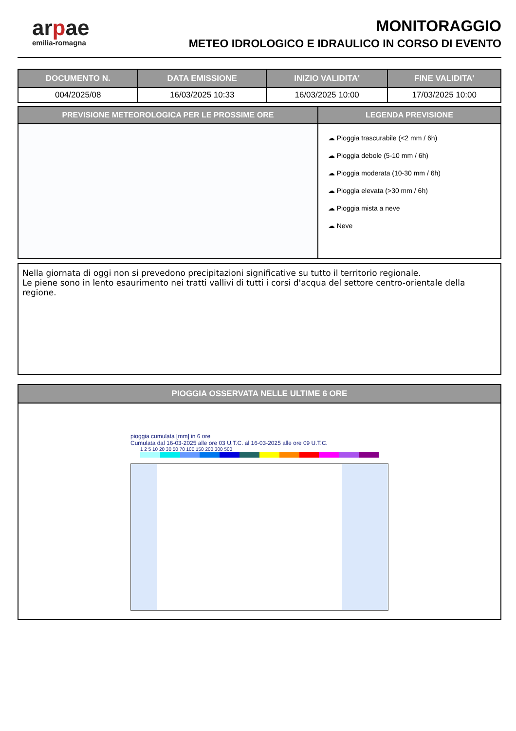arpae
emilia-romagna
MONITORAGGIO
METEO IDROLOGICO E IDRAULICO IN CORSO DI EVENTO
| DOCUMENTO N. | DATA EMISSIONE | INIZIO VALIDITA' | FINE VALIDITA' |
| --- | --- | --- | --- |
| 004/2025/08 | 16/03/2025 10:33 | 16/03/2025 10:00 | 17/03/2025 10:00 |
PREVISIONE METEOROLOGICA PER LE PROSSIME ORE
LEGENDA PREVISIONE
☁ Pioggia trascurabile (<2 mm / 6h)
☁ Pioggia debole (5-10 mm / 6h)
☁ Pioggia moderata (10-30 mm / 6h)
☁ Pioggia elevata (>30 mm / 6h)
☁ Pioggia mista a neve
☁ Neve
Nella giornata di oggi non si prevedono precipitazioni significative su tutto il territorio regionale.
Le piene sono in lento esaurimento nei tratti vallivi di tutti i corsi d'acqua del settore centro-orientale della regione.
PIOGGIA OSSERVATA NELLE ULTIME 6 ORE
pioggia cumulata [mm] in 6 ore
Cumulata dal 16-03-2025 alle ore 03 U.T.C. al 16-03-2025 alle ore 09 U.T.C.
1 2 5 10 20 30 50 70 100 150 200 300 500